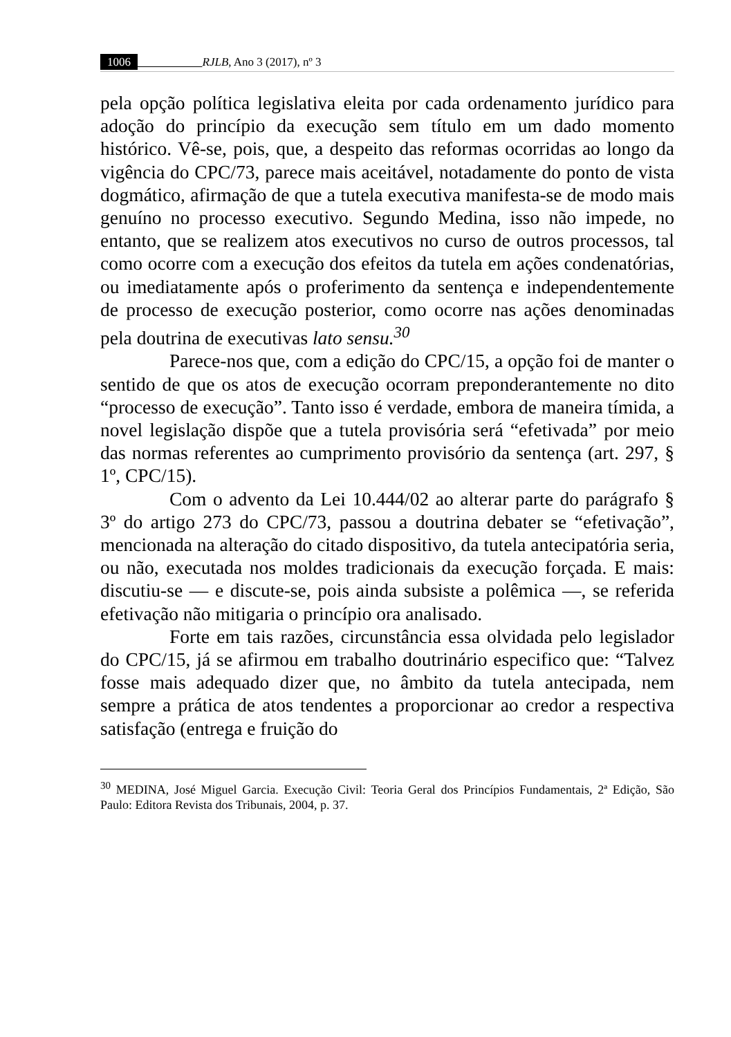1006 RJLB, Ano 3 (2017), nº 3
pela opção política legislativa eleita por cada ordenamento jurídico para adoção do princípio da execução sem título em um dado momento histórico. Vê-se, pois, que, a despeito das reformas ocorridas ao longo da vigência do CPC/73, parece mais aceitável, notadamente do ponto de vista dogmático, afirmação de que a tutela executiva manifesta-se de modo mais genuíno no processo executivo. Segundo Medina, isso não impede, no entanto, que se realizem atos executivos no curso de outros processos, tal como ocorre com a execução dos efeitos da tutela em ações condenatórias, ou imediatamente após o proferimento da sentença e independentemente de processo de execução posterior, como ocorre nas ações denominadas pela doutrina de executivas lato sensu.<sup>30</sup>
Parece-nos que, com a edição do CPC/15, a opção foi de manter o sentido de que os atos de execução ocorram preponderantemente no dito “processo de execução”. Tanto isso é verdade, embora de maneira tímida, a novel legislação dispõe que a tutela provisória será “efetivada” por meio das normas referentes ao cumprimento provisório da sentença (art. 297, § 1º, CPC/15).
Com o advento da Lei 10.444/02 ao alterar parte do parágrafo § 3º do artigo 273 do CPC/73, passou a doutrina debater se “efetivação”, mencionada na alteração do citado dispositivo, da tutela antecipatória seria, ou não, executada nos moldes tradicionais da execução forçada. E mais: discutiu-se — e discute-se, pois ainda subsiste a polêmica —, se referida efetivação não mitigaria o princípio ora analisado.
Forte em tais razões, circunstância essa olvidada pelo legislador do CPC/15, já se afirmou em trabalho doutrinário especifico que: “Talvez fosse mais adequado dizer que, no âmbito da tutela antecipada, nem sempre a prática de atos tendentes a proporcionar ao credor a respectiva satisfação (entrega e fruição do
<sup>30</sup> MEDINA, José Miguel Garcia. Execução Civil: Teoria Geral dos Princípios Fundamentais, 2ª Edição, São Paulo: Editora Revista dos Tribunais, 2004, p. 37.